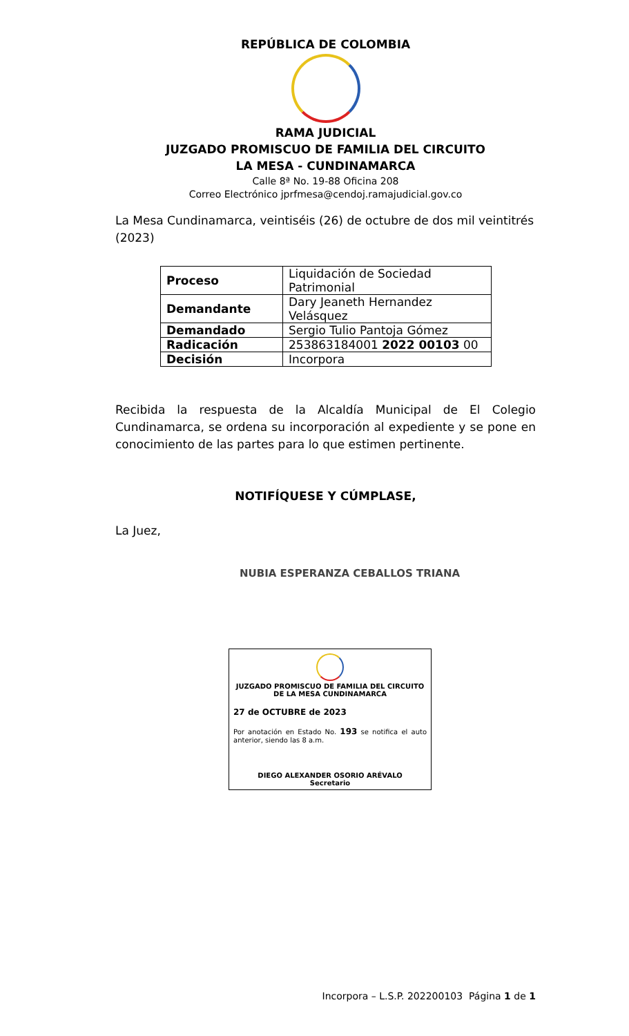REPÚBLICA DE COLOMBIA
RAMA JUDICIAL
JUZGADO PROMISCUO DE FAMILIA DEL CIRCUITO
LA MESA - CUNDINAMARCA
Calle 8ª No. 19-88 Oficina 208
Correo Electrónico jprfmesa@cendoj.ramajudicial.gov.co
La Mesa Cundinamarca, veintiséis (26) de octubre de dos mil veintitrés (2023)
| Proceso | Liquidación de Sociedad Patrimonial |
| Demandante | Dary Jeaneth Hernandez Velásquez |
| Demandado | Sergio Tulio Pantoja Gómez |
| Radicación | 253863184001 2022 00103 00 |
| Decisión | Incorpora |
Recibida la respuesta de la Alcaldía Municipal de El Colegio Cundinamarca, se ordena su incorporación al expediente y se pone en conocimiento de las partes para lo que estimen pertinente.
NOTIFÍQUESE Y CÚMPLASE,
La Juez,
NUBIA ESPERANZA CEBALLOS TRIANA
JUZGADO PROMISCUO DE FAMILIA DEL CIRCUITO
DE LA MESA CUNDINAMARCA
27 de OCTUBRE de 2023
Por anotación en Estado No. 193 se notifica el auto anterior, siendo las 8 a.m.
DIEGO ALEXANDER OSORIO ARÉVALO
Secretario
Incorpora – L.S.P. 202200103 Página 1 de 1